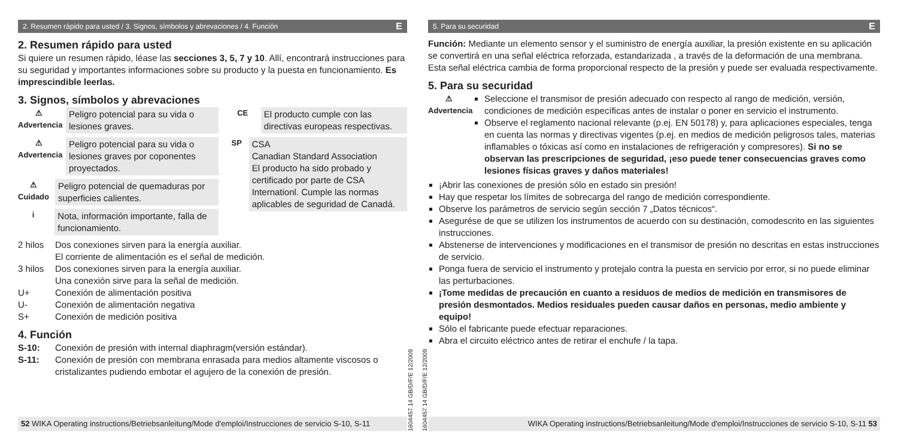2. Resumen rápido para usted / 3. Signos, símbolos y abrevaciones / 4. Función E
2. Resumen rápido para usted
Si quiere un resumen rápido, léase las secciones 3, 5, 7 y 10. Allí, encontrará instrucciones para su seguridad y importantes informaciones sobre su producto y la puesta en funcionamiento. Es imprescindible leerlas.
3. Signos, símbolos y abrevaciones
⚠
Advertencia
Peligro potencial para su vida o lesiones graves.
⚠
Advertencia
Peligro potencial para su vida o lesiones graves por coponentes proyectados.
⚠
Cuidado
Peligro potencial de quemaduras por superficies calientes.
i
Nota, información importante, falla de funcionamiento.
CE
El producto cumple con las directivas europeas respectivas.
SP
CSA
Canadian Standard Association
El producto ha sido probado y certificado por parte de CSA Internationl. Cumple las normas aplicables de seguridad de Canadá.
2 hilos Dos conexiones sirven para la energía auxiliar.
El corriente de alimentación es el señal de medición.
3 hilos Dos conexiones sirven para la energía auxiliar.
Una conexión sirve para la señal de medición.
U+ Conexión de alimentación positiva
U- Conexión de alimentación negativa
S+ Conexión de medición positiva
4. Función
S-10: Conexión de presión with internal diaphragm(versión estándar).
S-11: Conexión de presión con membrana enrasada para medios altamente viscosos o cristalizantes pudiendo embotar el agujero de la conexión de presión.
52 WIKA Operating instructions/Betriebsanleitung/Mode d'emploi/Instrucciones de servicio S-10, S-11
1604457.14 GB/D/F/E 12/2009
1604457.14 GB/D/F/E 12/2009
5. Para su securidad E
Función: Mediante un elemento sensor y el suministro de energía auxiliar, la presión existente en su aplicación se convertirá en una señal eléctrica reforzada, estandarizada , a través de la deformación de una membrana. Esta señal eléctrica cambia de forma proporcional respecto de la presión y puede ser evaluada respectivamente.
5. Para su securidad
⚠
Advertencia
Seleccione el transmisor de presión adecuado con respecto al rango de medición, versión, condiciones de medición específicas antes de instalar o poner en servicio el instrumento.
Observe el reglamento nacional relevante (p.ej. EN 50178) y, para aplicaciones especiales, tenga en cuenta las normas y directivas vigentes (p.ej. en medios de medición peligrosos tales, materias inflamables o tóxicas así como en instalaciones de refrigeración y compresores). Si no se observan las prescripciones de seguridad, ¡eso puede tener consecuencias graves como lesiones físicas graves y daños materiales!
¡Abrir las conexiones de presión sólo en estado sin presión!
Hay que respetar los límites de sobrecarga del rango de medición correspondiente.
Observe los parámetros de servicio según sección 7 „Datos técnicos“.
Asegurése de que se utilizen los instrumentos de acuerdo con su destinación, comodescrito en las siguientes instrucciones.
Abstenerse de intervenciones y modificaciones en el transmisor de presión no descritas en estas instrucciones de servicio.
Ponga fuera de servicio el instrumento y protejalo contra la puesta en servicio por error, si no puede eliminar las perturbaciones.
¡Tome medidas de precaución en cuanto a residuos de medios de medición en transmisores de presión desmontados. Medios residuales pueden causar daños en personas, medio ambiente y equipo!
Sólo el fabricante puede efectuar reparaciones.
Abra el circuito eléctrico antes de retirar el enchufe / la tapa.
WIKA Operating instructions/Betriebsanleitung/Mode d'emploi/Instrucciones de servicio S-10, S-11 53